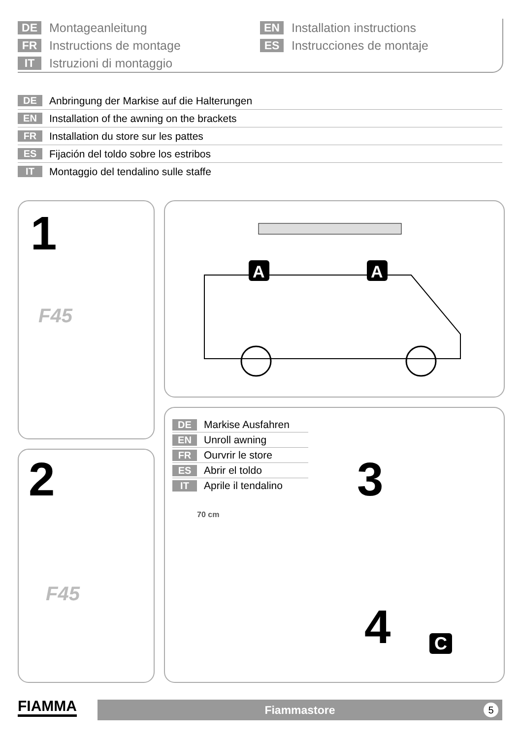DE Montageanleitung
FR Instructions de montage
IT Istruzioni di montaggio
EN Installation instructions
ES Instrucciones de montaje
DE Anbringung der Markise auf die Halterungen
EN Installation of the awning on the brackets
FR Installation du store sur les pattes
ES Fijación del toldo sobre los estribos
IT Montaggio del tendalino sulle staffe
1
F45
A
A
2
F45
3
4
70 cm
C
DE Markise Ausfahren
EN Unroll awning
FR Ourvrir le store
ES Abrir el toldo
IT Aprile il tendalino
FIAMMA Fiammastore 5